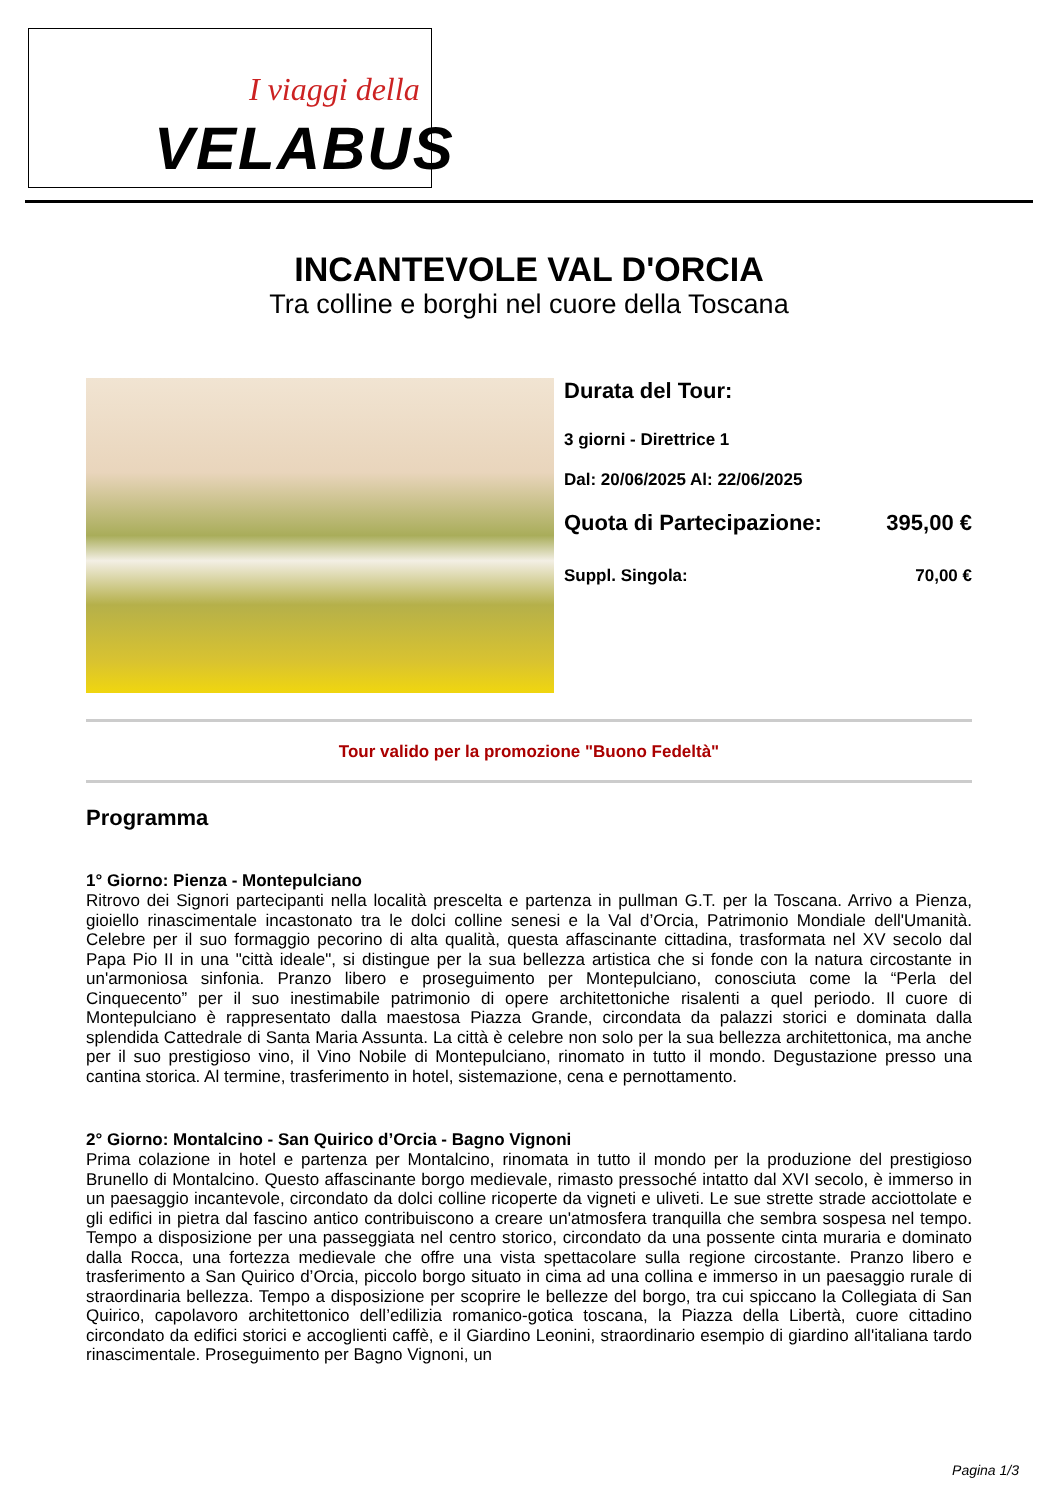I viaggi della
VELABUS
INCANTEVOLE VAL D'ORCIA
Tra colline e borghi nel cuore della Toscana
Durata del Tour:
3 giorni - Direttrice 1
Dal: 20/06/2025 Al: 22/06/2025
Quota di Partecipazione: 395,00 €
Suppl. Singola: 70,00 €
Tour valido per la promozione "Buono Fedeltà"
Programma
1° Giorno: Pienza - Montepulciano
Ritrovo dei Signori partecipanti nella località prescelta e partenza in pullman G.T. per la Toscana. Arrivo a Pienza, gioiello rinascimentale incastonato tra le dolci colline senesi e la Val d’Orcia, Patrimonio Mondiale dell'Umanità. Celebre per il suo formaggio pecorino di alta qualità, questa affascinante cittadina, trasformata nel XV secolo dal Papa Pio II in una "città ideale", si distingue per la sua bellezza artistica che si fonde con la natura circostante in un'armoniosa sinfonia. Pranzo libero e proseguimento per Montepulciano, conosciuta come la “Perla del Cinquecento” per il suo inestimabile patrimonio di opere architettoniche risalenti a quel periodo. Il cuore di Montepulciano è rappresentato dalla maestosa Piazza Grande, circondata da palazzi storici e dominata dalla splendida Cattedrale di Santa Maria Assunta. La città è celebre non solo per la sua bellezza architettonica, ma anche per il suo prestigioso vino, il Vino Nobile di Montepulciano, rinomato in tutto il mondo. Degustazione presso una cantina storica. Al termine, trasferimento in hotel, sistemazione, cena e pernottamento.
2° Giorno: Montalcino - San Quirico d’Orcia - Bagno Vignoni
Prima colazione in hotel e partenza per Montalcino, rinomata in tutto il mondo per la produzione del prestigioso Brunello di Montalcino. Questo affascinante borgo medievale, rimasto pressoché intatto dal XVI secolo, è immerso in un paesaggio incantevole, circondato da dolci colline ricoperte da vigneti e uliveti. Le sue strette strade acciottolate e gli edifici in pietra dal fascino antico contribuiscono a creare un'atmosfera tranquilla che sembra sospesa nel tempo. Tempo a disposizione per una passeggiata nel centro storico, circondato da una possente cinta muraria e dominato dalla Rocca, una fortezza medievale che offre una vista spettacolare sulla regione circostante. Pranzo libero e trasferimento a San Quirico d’Orcia, piccolo borgo situato in cima ad una collina e immerso in un paesaggio rurale di straordinaria bellezza. Tempo a disposizione per scoprire le bellezze del borgo, tra cui spiccano la Collegiata di San Quirico, capolavoro architettonico dell’edilizia romanico-gotica toscana, la Piazza della Libertà, cuore cittadino circondato da edifici storici e accoglienti caffè, e il Giardino Leonini, straordinario esempio di giardino all'italiana tardo rinascimentale. Proseguimento per Bagno Vignoni, un
Pagina 1/3